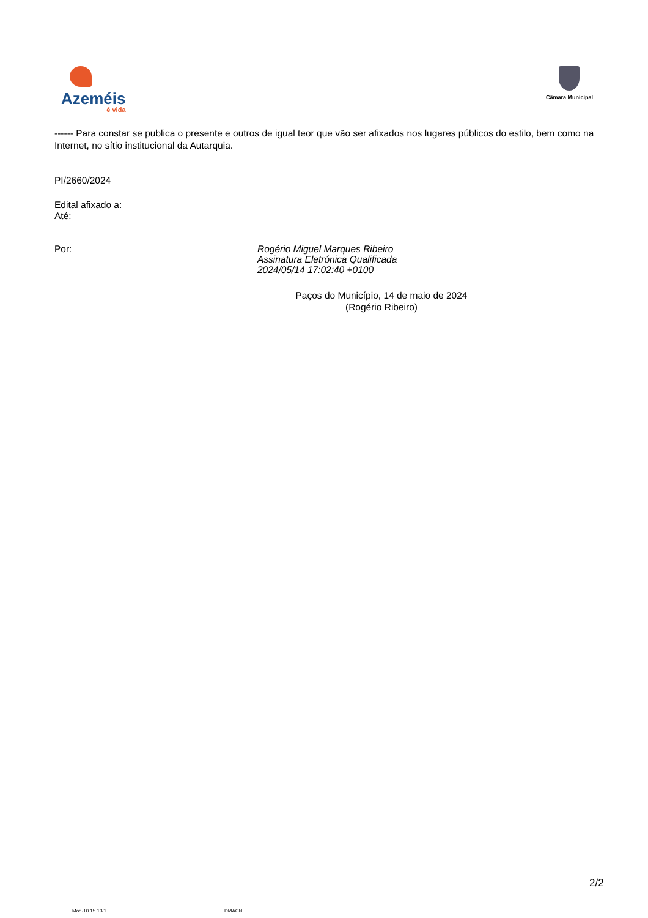Azeméis
é vida
Câmara Municipal
------ Para constar se publica o presente e outros de igual teor que vão ser afixados nos lugares públicos do estilo, bem como na Internet, no sítio institucional da Autarquia.
PI/2660/2024
Edital afixado a:
Até:
Por:
Rogério Miguel Marques Ribeiro
Assinatura Eletrónica Qualificada
2024/05/14 17:02:40 +0100
Paços do Município, 14 de maio de 2024
(Rogério Ribeiro)
2/2
Mod-10.15.13/1 DMACN